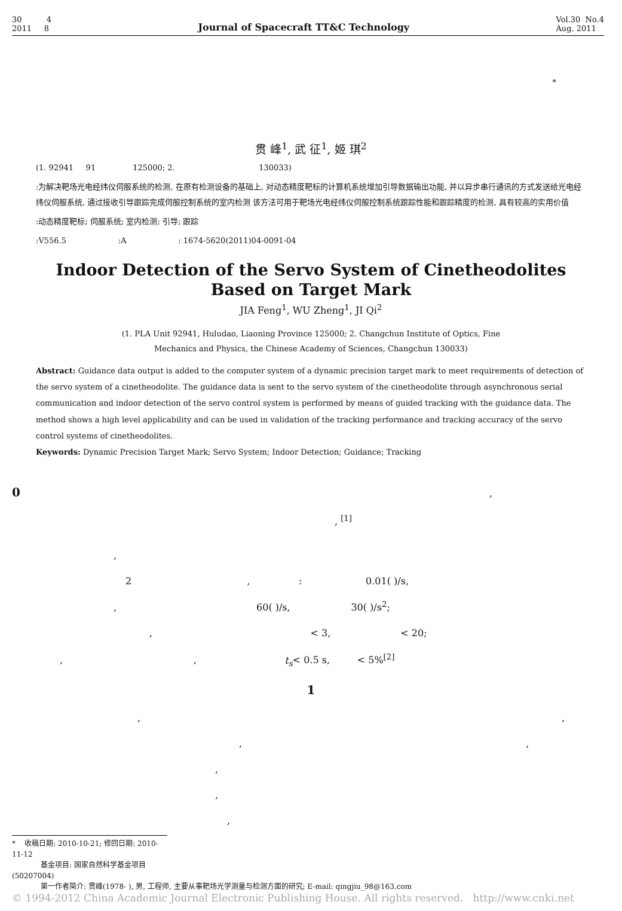30 4
2011 8
Journal of Spacecraft TT&C Technology
Vol.30 No.4
Aug. 2011
*
贯 峰<sup>1</sup>, 武 征<sup>1</sup>, 姬 琪<sup>2</sup>
(1. 92941 91 125000; 2. 130033)
:为解决靶场光电经纬仪伺服系统的检测, 在原有检测设备的基础上, 对动态精度靶标的计算机系统增加引导数据输出功能, 并以异步串行通讯的方式发送给光电经纬仪伺服系统, 通过接收引导跟踪完成伺服控制系统的室内检测 该方法可用于靶场光电经纬仪伺服控制系统跟踪性能和跟踪精度的检测, 具有较高的实用价值
:动态精度靶标; 伺服系统; 室内检测; 引导; 跟踪
:V556.5 :A : 1674-5620(2011)04-0091-04
Indoor Detection of the Servo System of Cinetheodolites
Based on Target Mark
JIA Feng<sup>1</sup>, WU Zheng<sup>1</sup>, JI Qi<sup>2</sup>
(1. PLA Unit 92941, Huludao, Liaoning Province 125000; 2. Changchun Institute of Optics, Fine
Mechanics and Physics, the Chinese Academy of Sciences, Changchun 130033)
Abstract: Guidance data output is added to the computer system of a dynamic precision target mark to meet requirements of detection of the servo system of a cinetheodolite. The guidance data is sent to the servo system of the cinetheodolite through asynchronous serial communication and indoor detection of the servo control system is performed by means of guided tracking with the guidance data. The method shows a high level applicability and can be used in validation of the tracking performance and tracking accuracy of the servo control systems of cinetheodolites.
Keywords: Dynamic Precision Target Mark; Servo System; Indoor Detection; Guidance; Tracking
0 ,
, <sup>[1]</sup>
,
2 , : 0.01( )/s,
, 60( )/s, 30( )/s<sup>2</sup>;
, < 3, < 20;
, , t<sub>s</sub>< 0.5 s, < 5%<sup>[2]</sup>
1
, ,
, ,
,
,
,
* 收稿日期: 2010-10-21; 修回日期: 2010-11-12
基金项目: 国家自然科学基金项目(50207004)
第一作者简介: 贯峰(1978- ), 男, 工程师, 主要从事靶场光学测量与检测方面的研究; E-mail: qingjiu_98@163.com
© 1994-2012 China Academic Journal Electronic Publishing House. All rights reserved. http://www.cnki.net